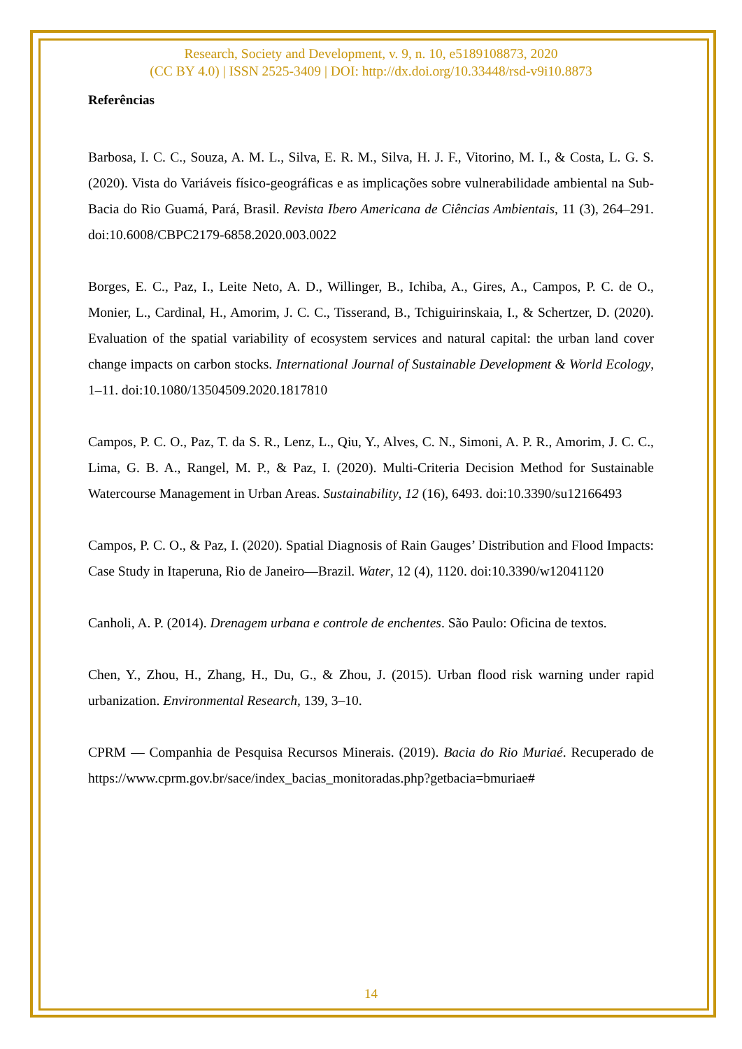Research, Society and Development, v. 9, n. 10, e5189108873, 2020
(CC BY 4.0) | ISSN 2525-3409 | DOI: http://dx.doi.org/10.33448/rsd-v9i10.8873
Referências
Barbosa, I. C. C., Souza, A. M. L., Silva, E. R. M., Silva, H. J. F., Vitorino, M. I., & Costa, L. G. S. (2020). Vista do Variáveis físico-geográficas e as implicações sobre vulnerabilidade ambiental na Sub-Bacia do Rio Guamá, Pará, Brasil. Revista Ibero Americana de Ciências Ambientais, 11 (3), 264–291. doi:10.6008/CBPC2179-6858.2020.003.0022
Borges, E. C., Paz, I., Leite Neto, A. D., Willinger, B., Ichiba, A., Gires, A., Campos, P. C. de O., Monier, L., Cardinal, H., Amorim, J. C. C., Tisserand, B., Tchiguirinskaia, I., & Schertzer, D. (2020). Evaluation of the spatial variability of ecosystem services and natural capital: the urban land cover change impacts on carbon stocks. International Journal of Sustainable Development & World Ecology, 1–11. doi:10.1080/13504509.2020.1817810
Campos, P. C. O., Paz, T. da S. R., Lenz, L., Qiu, Y., Alves, C. N., Simoni, A. P. R., Amorim, J. C. C., Lima, G. B. A., Rangel, M. P., & Paz, I. (2020). Multi-Criteria Decision Method for Sustainable Watercourse Management in Urban Areas. Sustainability, 12 (16), 6493. doi:10.3390/su12166493
Campos, P. C. O., & Paz, I. (2020). Spatial Diagnosis of Rain Gauges’ Distribution and Flood Impacts: Case Study in Itaperuna, Rio de Janeiro—Brazil. Water, 12 (4), 1120. doi:10.3390/w12041120
Canholi, A. P. (2014). Drenagem urbana e controle de enchentes. São Paulo: Oficina de textos.
Chen, Y., Zhou, H., Zhang, H., Du, G., & Zhou, J. (2015). Urban flood risk warning under rapid urbanization. Environmental Research, 139, 3–10.
CPRM — Companhia de Pesquisa Recursos Minerais. (2019). Bacia do Rio Muriaé. Recuperado de https://www.cprm.gov.br/sace/index_bacias_monitoradas.php?getbacia=bmuriae#
14